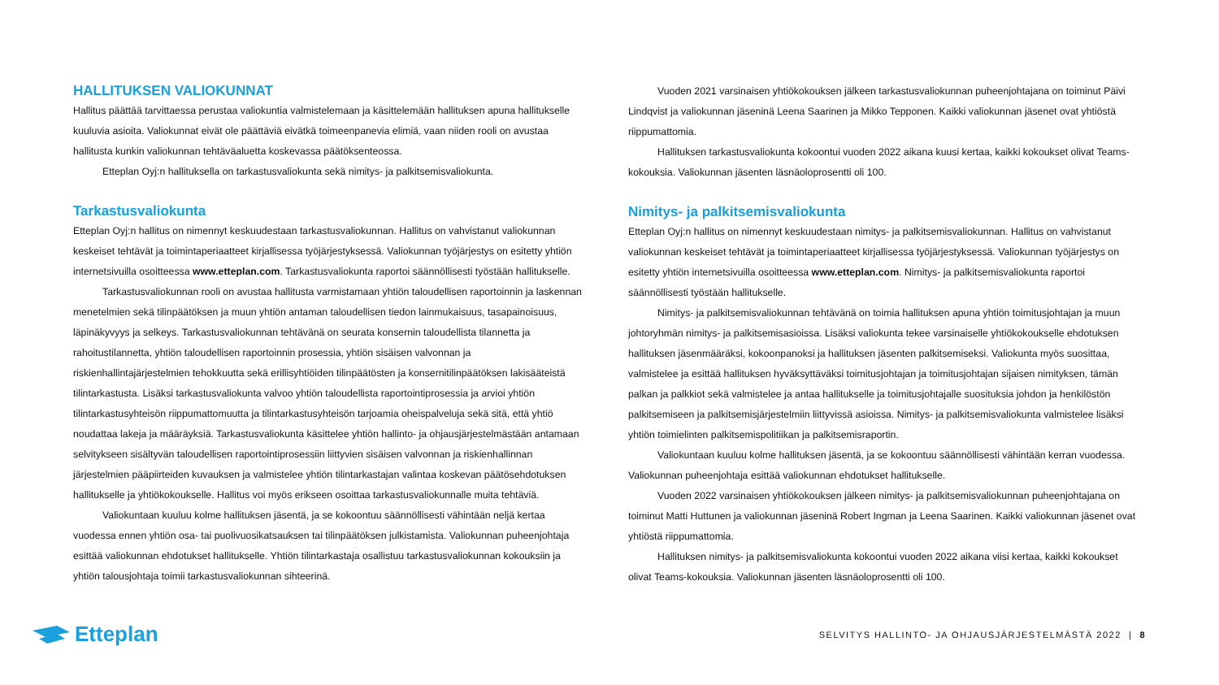HALLITUKSEN VALIOKUNNAT
Hallitus päättää tarvittaessa perustaa valiokuntia valmistelemaan ja käsittelemään hallituksen apuna hallitukselle kuuluvia asioita. Valiokunnat eivät ole päättäviä eivätkä toimeenpanevia elimiä, vaan niiden rooli on avustaa hallitusta kunkin valiokunnan tehtäväaluetta koskevassa päätöksenteossa.
Etteplan Oyj:n hallituksella on tarkastusvaliokunta sekä nimitys- ja palkitsemisvaliokunta.
Tarkastusvaliokunta
Etteplan Oyj:n hallitus on nimennyt keskuudestaan tarkastusvaliokunnan. Hallitus on vahvistanut valiokunnan keskeiset tehtävät ja toimintaperiaatteet kirjallisessa työjärjestyksessä. Valiokunnan työjärjestys on esitetty yhtiön internetsivuilla osoitteessa www.etteplan.com. Tarkastusvaliokunta raportoi säännöllisesti työstään hallitukselle.
Tarkastusvaliokunnan rooli on avustaa hallitusta varmistamaan yhtiön taloudellisen raportoinnin ja laskennan menetelmien sekä tilinpäätöksen ja muun yhtiön antaman taloudellisen tiedon lainmukaisuus, tasapainoisuus, läpinäkyvyys ja selkeys. Tarkastusvaliokunnan tehtävänä on seurata konsernin taloudellista tilannetta ja rahoitustilannetta, yhtiön taloudellisen raportoinnin prosessia, yhtiön sisäisen valvonnan ja riskienhallintajärjestelmien tehokkuutta sekä erillisyhtiöiden tilinpäätösten ja konsernitilinpäätöksen lakisääteistä tilintarkastusta. Lisäksi tarkastusvaliokunta valvoo yhtiön taloudellista raportointiprosessia ja arvioi yhtiön tilintarkastusyhteisön riippumattomuutta ja tilintarkastusyhteisön tarjoamia oheispalveluja sekä sitä, että yhtiö noudattaa lakeja ja määräyksiä. Tarkastusvaliokunta käsittelee yhtiön hallinto- ja ohjausjärjestelmästään antamaan selvitykseen sisältyvän taloudellisen raportointiprosessiin liittyvien sisäisen valvonnan ja riskienhallinnan järjestelmien pääpiirteiden kuvauksen ja valmistelee yhtiön tilintarkastajan valintaa koskevan päätösehdotuksen hallitukselle ja yhtiökokoukselle. Hallitus voi myös erikseen osoittaa tarkastusvaliokunnalle muita tehtäviä.
Valiokuntaan kuuluu kolme hallituksen jäsentä, ja se kokoontuu säännöllisesti vähintään neljä kertaa vuodessa ennen yhtiön osa- tai puolivuosikatsauksen tai tilinpäätöksen julkistamista. Valiokunnan puheenjohtaja esittää valiokunnan ehdotukset hallitukselle. Yhtiön tilintarkastaja osallistuu tarkastusvaliokunnan kokouksiin ja yhtiön talousjohtaja toimii tarkastusvaliokunnan sihteerinä.
Vuoden 2021 varsinaisen yhtiökokouksen jälkeen tarkastusvaliokunnan puheenjohtajana on toiminut Päivi Lindqvist ja valiokunnan jäseninä Leena Saarinen ja Mikko Tepponen. Kaikki valiokunnan jäsenet ovat yhtiöstä riippumattomia.
Hallituksen tarkastusvaliokunta kokoontui vuoden 2022 aikana kuusi kertaa, kaikki kokoukset olivat Teams-kokouksia. Valiokunnan jäsenten läsnäoloprosentti oli 100.
Nimitys- ja palkitsemisvaliokunta
Etteplan Oyj:n hallitus on nimennyt keskuudestaan nimitys- ja palkitsemisvaliokunnan. Hallitus on vahvistanut valiokunnan keskeiset tehtävät ja toimintaperiaatteet kirjallisessa työjärjestyksessä. Valiokunnan työjärjestys on esitetty yhtiön internetsivuilla osoitteessa www.etteplan.com. Nimitys- ja palkitsemisvaliokunta raportoi säännöllisesti työstään hallitukselle.
Nimitys- ja palkitsemisvaliokunnan tehtävänä on toimia hallituksen apuna yhtiön toimitusjohtajan ja muun johtoryhmän nimitys- ja palkitsemisasioissa. Lisäksi valiokunta tekee varsinaiselle yhtiökokoukselle ehdotuksen hallituksen jäsenmääräksi, kokoonpanoksi ja hallituksen jäsenten palkitsemiseksi. Valiokunta myös suosittaa, valmistelee ja esittää hallituksen hyväksyttäväksi toimitusjohtajan ja toimitusjohtajan sijaisen nimityksen, tämän palkan ja palkkiot sekä valmistelee ja antaa hallitukselle ja toimitusjohtajalle suosituksia johdon ja henkilöstön palkitsemiseen ja palkitsemisjärjestelmiin liittyvissä asioissa. Nimitys- ja palkitsemisvaliokunta valmistelee lisäksi yhtiön toimielinten palkitsemispolitiikan ja palkitsemisraportin.
Valiokuntaan kuuluu kolme hallituksen jäsentä, ja se kokoontuu säännöllisesti vähintään kerran vuodessa. Valiokunnan puheenjohtaja esittää valiokunnan ehdotukset hallitukselle.
Vuoden 2022 varsinaisen yhtiökokouksen jälkeen nimitys- ja palkitsemisvaliokunnan puheenjohtajana on toiminut Matti Huttunen ja valiokunnan jäseninä Robert Ingman ja Leena Saarinen. Kaikki valiokunnan jäsenet ovat yhtiöstä riippumattomia.
Hallituksen nimitys- ja palkitsemisvaliokunta kokoontui vuoden 2022 aikana viisi kertaa, kaikki kokoukset olivat Teams-kokouksia. Valiokunnan jäsenten läsnäoloprosentti oli 100.
Etteplan
SELVITYS HALLINTO- JA OHJAUSJÄRJESTELMÄSTÄ 2022 | 8